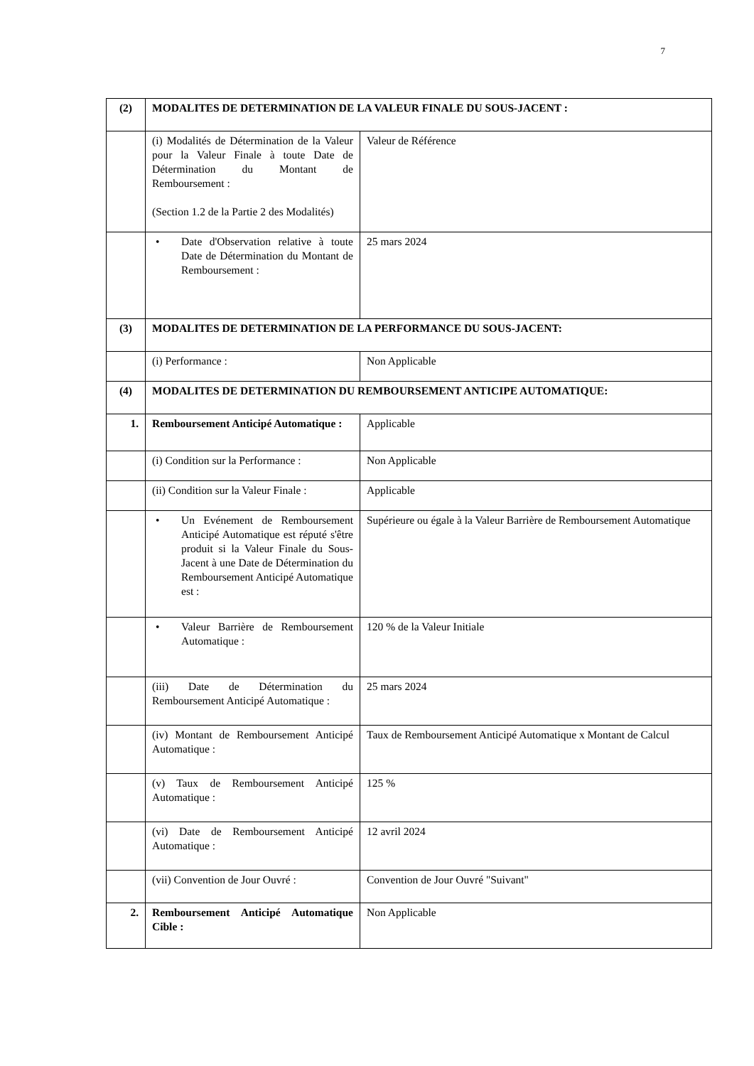7
| (2) | MODALITES DE DETERMINATION DE LA VALEUR FINALE DU SOUS-JACENT : | |
| | (i) Modalités de Détermination de la Valeur pour la Valeur Finale à toute Date de Détermination du Montant de Remboursement : (Section 1.2 de la Partie 2 des Modalités) | Valeur de Référence |
| | • Date d'Observation relative à toute Date de Détermination du Montant de Remboursement : | 25 mars 2024 |
| (3) | MODALITES DE DETERMINATION DE LA PERFORMANCE DU SOUS-JACENT: | |
| | (i) Performance : | Non Applicable |
| (4) | MODALITES DE DETERMINATION DU REMBOURSEMENT ANTICIPE AUTOMATIQUE: | |
| 1. | Remboursement Anticipé Automatique : | Applicable |
| | (i) Condition sur la Performance : | Non Applicable |
| | (ii) Condition sur la Valeur Finale : | Applicable |
| | • Un Evénement de Remboursement Anticipé Automatique est réputé s'être produit si la Valeur Finale du Sous-Jacent à une Date de Détermination du Remboursement Anticipé Automatique est : | Supérieure ou égale à la Valeur Barrière de Remboursement Automatique |
| | • Valeur Barrière de Remboursement Automatique : | 120 % de la Valeur Initiale |
| | (iii) Date de Détermination du Remboursement Anticipé Automatique : | 25 mars 2024 |
| | (iv) Montant de Remboursement Anticipé Automatique : | Taux de Remboursement Anticipé Automatique x Montant de Calcul |
| | (v) Taux de Remboursement Anticipé Automatique : | 125 % |
| | (vi) Date de Remboursement Anticipé Automatique : | 12 avril 2024 |
| | (vii) Convention de Jour Ouvré : | Convention de Jour Ouvré "Suivant" |
| 2. | Remboursement Anticipé Automatique Cible : | Non Applicable |